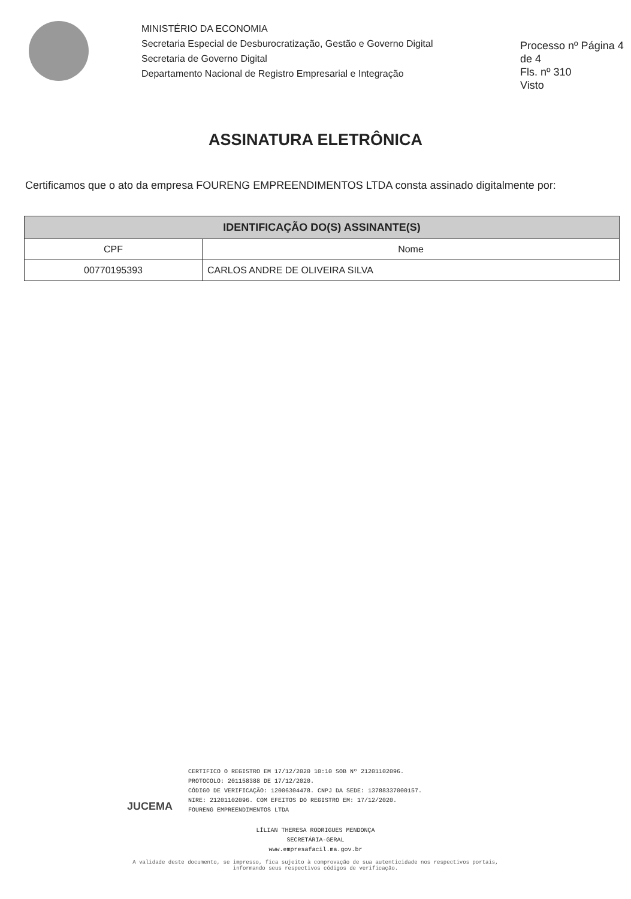MINISTÉRIO DA ECONOMIA
Secretaria Especial de Desburocratização, Gestão e Governo Digital
Secretaria de Governo Digital
Departamento Nacional de Registro Empresarial e Integração
Processo nº Página 4 de 4
Fls. nº 310
Visto
ASSINATURA ELETRÔNICA
Certificamos que o ato da empresa FOURENG EMPREENDIMENTOS LTDA consta assinado digitalmente por:
| IDENTIFICAÇÃO DO(S) ASSINANTE(S) | |
| --- | --- |
| CPF | Nome |
| 00770195393 | CARLOS ANDRE DE OLIVEIRA SILVA |
JUCEMA
CERTIFICO O REGISTRO EM 17/12/2020 10:10 SOB Nº 21201102096.
PROTOCOLO: 201158388 DE 17/12/2020.
CÓDIGO DE VERIFICAÇÃO: 12006304478. CNPJ DA SEDE: 13788337000157.
NIRE: 21201102096. COM EFEITOS DO REGISTRO EM: 17/12/2020.
FOURENG EMPREENDIMENTOS LTDA
LÍLIAN THERESA RODRIGUES MENDONÇA
SECRETÁRIA-GERAL
www.empresafacil.ma.gov.br
A validade deste documento, se impresso, fica sujeito à comprovação de sua autenticidade nos respectivos portais,
informando seus respectivos códigos de verificação.